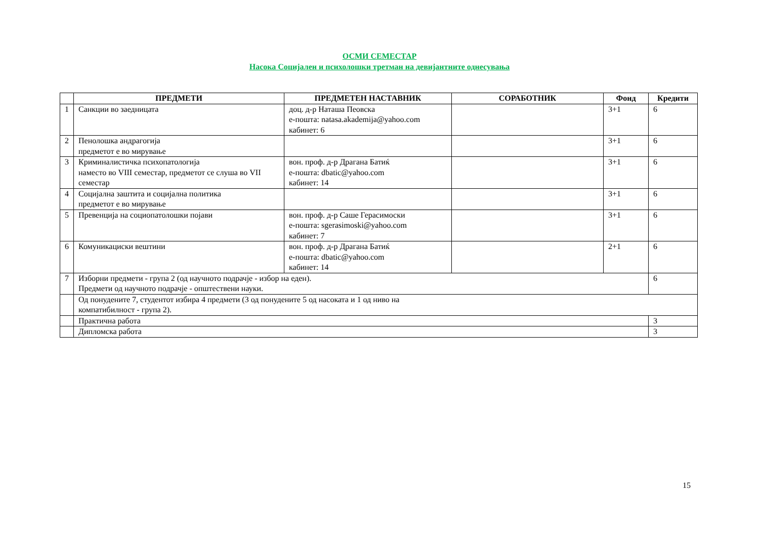ОСМИ СЕМЕСТАР
Насока Социјален и психолошки третман на девијантните однесувања
| | ПРЕДМЕТИ | ПРЕДМЕТЕН НАСТАВНИК | СОРАБОТНИК | Фонд | Кредити |
| --- | --- | --- | --- | --- | --- |
| 1 | Санкции во заедницата | доц. д-р Наташа Пеовска е-пошта: natasa.akademija@yahoo.com кабинет: 6 | | 3+1 | 6 |
| 2 | Пенолошка андрагогија предметот е во мирување | | | 3+1 | 6 |
| 3 | Криминалистичка психопатологија наместо во VIII семестар, предметот се слуша во VII семестар | вон. проф. д-р Драгана Батиќ е-пошта: dbatic@yahoo.com кабинет: 14 | | 3+1 | 6 |
| 4 | Социјална заштита и социјална политика предметот е во мирување | | | 3+1 | 6 |
| 5 | Превенција на социопатолошки појави | вон. проф. д-р Саше Герасимоски е-пошта: sgerasimoski@yahoo.com кабинет: 7 | | 3+1 | 6 |
| 6 | Комуникациски вештини | вон. проф. д-р Драгана Батиќ е-пошта: dbatic@yahoo.com кабинет: 14 | | 2+1 | 6 |
| 7 | Изборни предмети - група 2 (од научното подрачје - избор на еден). Предмети од научното подрачје - општествени науки. | | | | 6 |
| | Од понудените 7, студентот избира 4 предмети (3 од понудените 5 од насоката и 1 од ниво на компатибилност - група 2). | | | | |
| | Практична работа | | | | 3 |
| | Дипломска работа | | | | 3 |
15